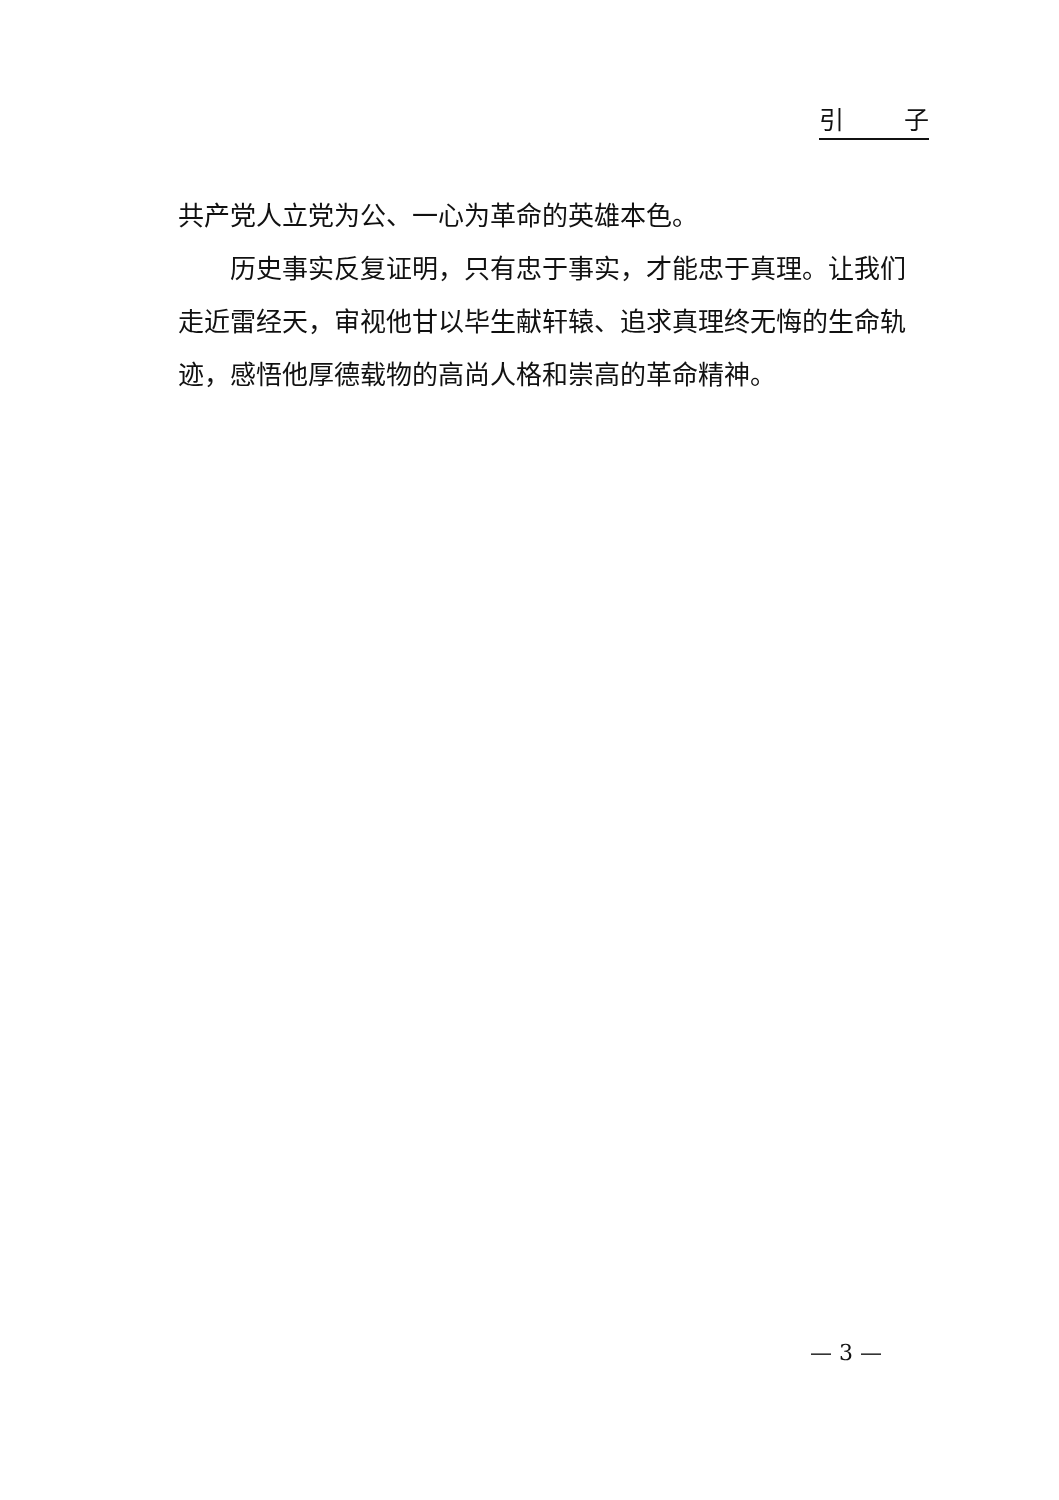引 子
共产党人立党为公、一心为革命的英雄本色。
历史事实反复证明，只有忠于事实，才能忠于真理。让我们走近雷经天，审视他甘以毕生献轩辕、追求真理终无悔的生命轨迹，感悟他厚德载物的高尚人格和崇高的革命精神。
— 3 —